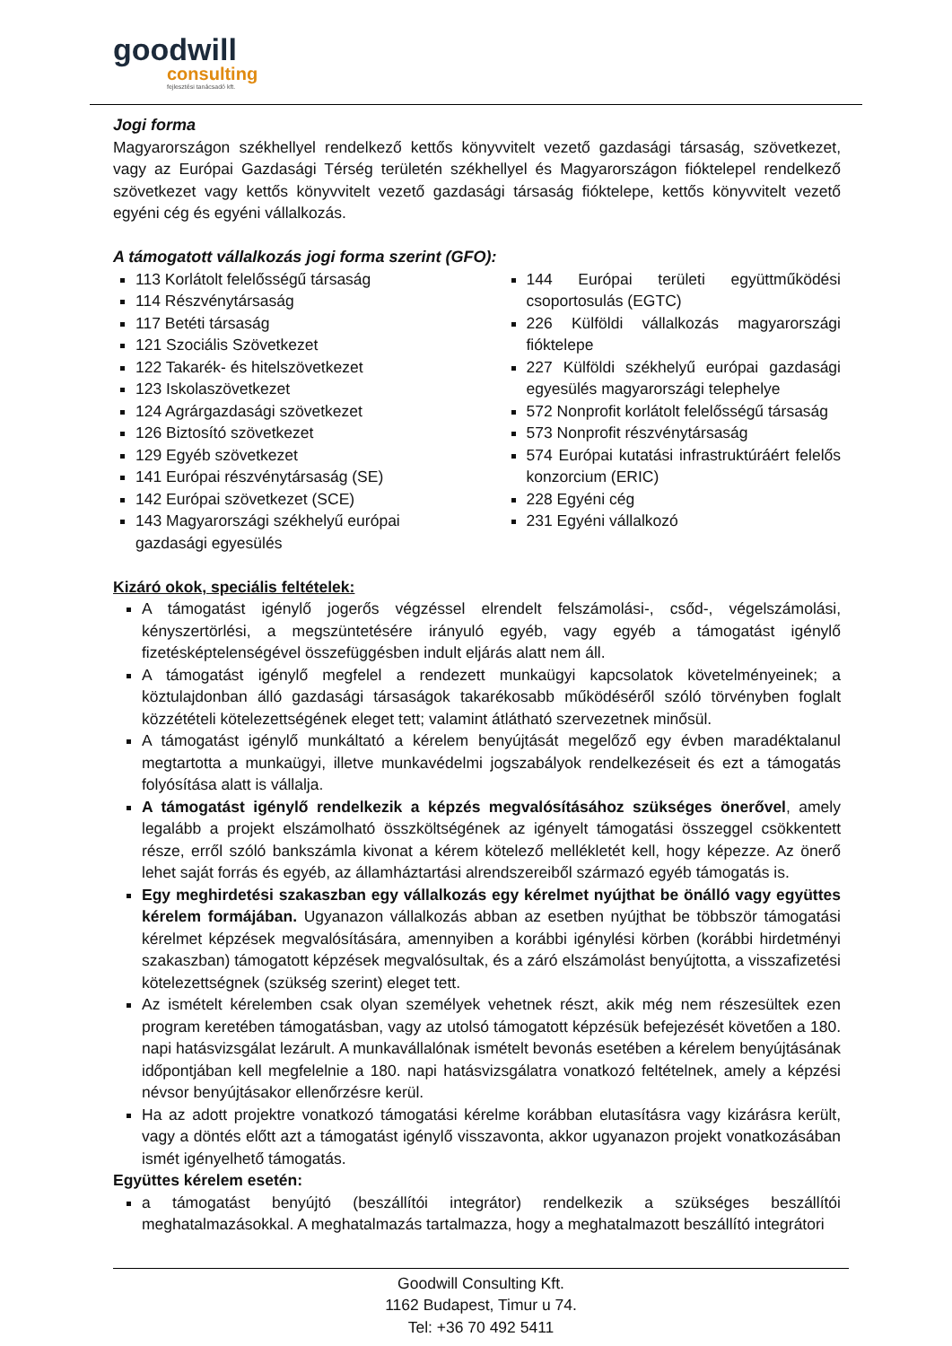goodwill
consulting
fejlesztési tanácsadó kft.
Jogi forma
Magyarországon székhellyel rendelkező kettős könyvvitelt vezető gazdasági társaság, szövetkezet, vagy az Európai Gazdasági Térség területén székhellyel és Magyarországon fióktelepel rendelkező szövetkezet vagy kettős könyvvitelt vezető gazdasági társaság fióktelepe, kettős könyvvitelt vezető egyéni cég és egyéni vállalkozás.
A támogatott vállalkozás jogi forma szerint (GFO):
113 Korlátolt felelősségű társaság
114 Részvénytársaság
117 Betéti társaság
121 Szociális Szövetkezet
122 Takarék- és hitelszövetkezet
123 Iskolaszövetkezet
124 Agrárgazdasági szövetkezet
126 Biztosító szövetkezet
129 Egyéb szövetkezet
141 Európai részvénytársaság (SE)
142 Európai szövetkezet (SCE)
143 Magyarországi székhelyű európai gazdasági egyesülés
144 Európai területi együttműködési csoportosulás (EGTC)
226 Külföldi vállalkozás magyarországi fióktelepe
227 Külföldi székhelyű európai gazdasági egyesülés magyarországi telephelye
572 Nonprofit korlátolt felelősségű társaság
573 Nonprofit részvénytársaság
574 Európai kutatási infrastruktúráért felelős konzorcium (ERIC)
228 Egyéni cég
231 Egyéni vállalkozó
Kizáró okok, speciális feltételek:
A támogatást igénylő jogerős végzéssel elrendelt felszámolási-, csőd-, végelszámolási, kényszertörlési, a megszüntetésére irányuló egyéb, vagy egyéb a támogatást igénylő fizetésképtelenségével összefüggésben indult eljárás alatt nem áll.
A támogatást igénylő megfelel a rendezett munkaügyi kapcsolatok követelményeinek; a köztulajdonban álló gazdasági társaságok takarékosabb működéséről szóló törvényben foglalt közzétételi kötelezettségének eleget tett; valamint átlátható szervezetnek minősül.
A támogatást igénylő munkáltató a kérelem benyújtását megelőző egy évben maradéktalanul megtartotta a munkaügyi, illetve munkavédelmi jogszabályok rendelkezéseit és ezt a támogatás folyósítása alatt is vállalja.
A támogatást igénylő rendelkezik a képzés megvalósításához szükséges önerővel, amely legalább a projekt elszámolható összköltségének az igényelt támogatási összeggel csökkentett része, erről szóló bankszámla kivonat a kérem kötelező mellékletét kell, hogy képezze. Az önerő lehet saját forrás és egyéb, az államháztartási alrendszereiből származó egyéb támogatás is.
Egy meghirdetési szakaszban egy vállalkozás egy kérelmet nyújthat be önálló vagy együttes kérelem formájában. Ugyanazon vállalkozás abban az esetben nyújthat be többször támogatási kérelmet képzések megvalósítására, amennyiben a korábbi igénylési körben (korábbi hirdetményi szakaszban) támogatott képzések megvalósultak, és a záró elszámolást benyújtotta, a visszafizetési kötelezettségnek (szükség szerint) eleget tett.
Az ismételt kérelemben csak olyan személyek vehetnek részt, akik még nem részesültek ezen program keretében támogatásban, vagy az utolsó támogatott képzésük befejezését követően a 180. napi hatásvizsgálat lezárult. A munkavállalónak ismételt bevonás esetében a kérelem benyújtásának időpontjában kell megfelelnie a 180. napi hatásvizsgálatra vonatkozó feltételnek, amely a képzési névsor benyújtásakor ellenőrzésre kerül.
Ha az adott projektre vonatkozó támogatási kérelme korábban elutasításra vagy kizárásra került, vagy a döntés előtt azt a támogatást igénylő visszavonta, akkor ugyanazon projekt vonatkozásában ismét igényelhető támogatás.
Együttes kérelem esetén:
a támogatást benyújtó (beszállítói integrátor) rendelkezik a szükséges beszállítói meghatalmazásokkal. A meghatalmazás tartalmazza, hogy a meghatalmazott beszállító integrátori
Goodwill Consulting Kft.
1162 Budapest, Timur u 74.
Tel: +36 70 492 5411